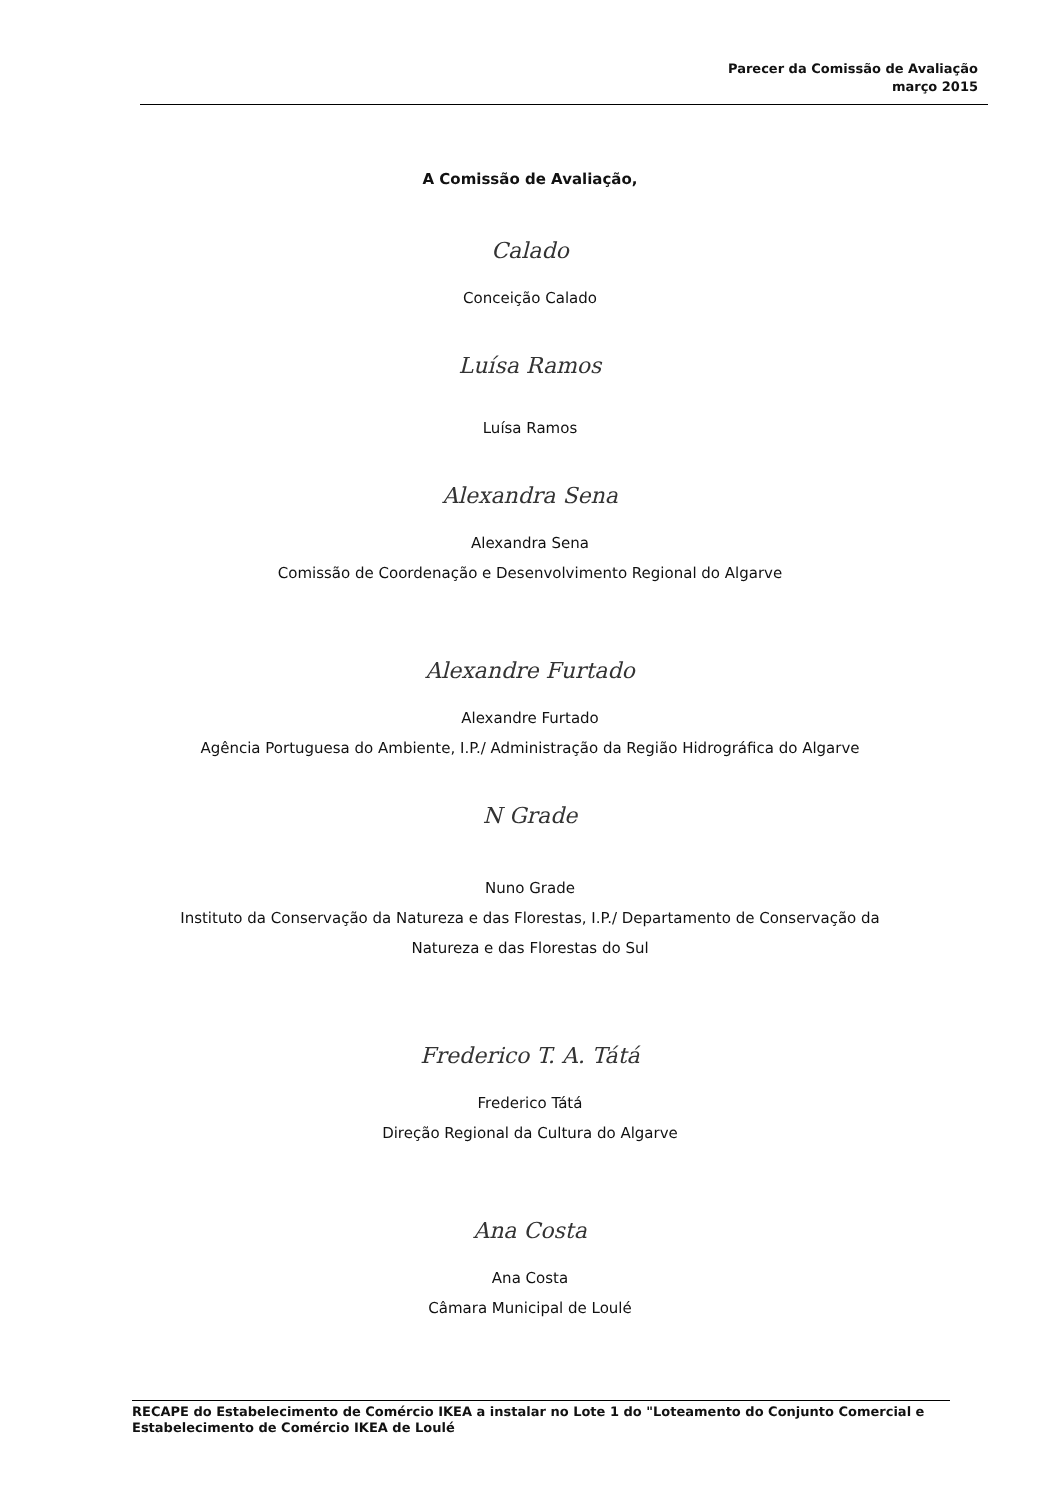Parecer da Comissão de Avaliação
março 2015
A Comissão de Avaliação,
Calado
Conceição Calado
Luísa Ramos
Luísa Ramos
Alexandra Sena
Alexandra Sena
Comissão de Coordenação e Desenvolvimento Regional do Algarve
Alexandre Furtado
Alexandre Furtado
Agência Portuguesa do Ambiente, I.P./ Administração da Região Hidrográfica do Algarve
N Grade
Nuno Grade
Instituto da Conservação da Natureza e das Florestas, I.P./ Departamento de Conservação da
Natureza e das Florestas do Sul
Frederico T. A. Tátá
Frederico Tátá
Direção Regional da Cultura do Algarve
Ana Costa
Ana Costa
Câmara Municipal de Loulé
RECAPE do Estabelecimento de Comércio IKEA a instalar no Lote 1 do "Loteamento do Conjunto Comercial e Estabelecimento de Comércio IKEA de Loulé